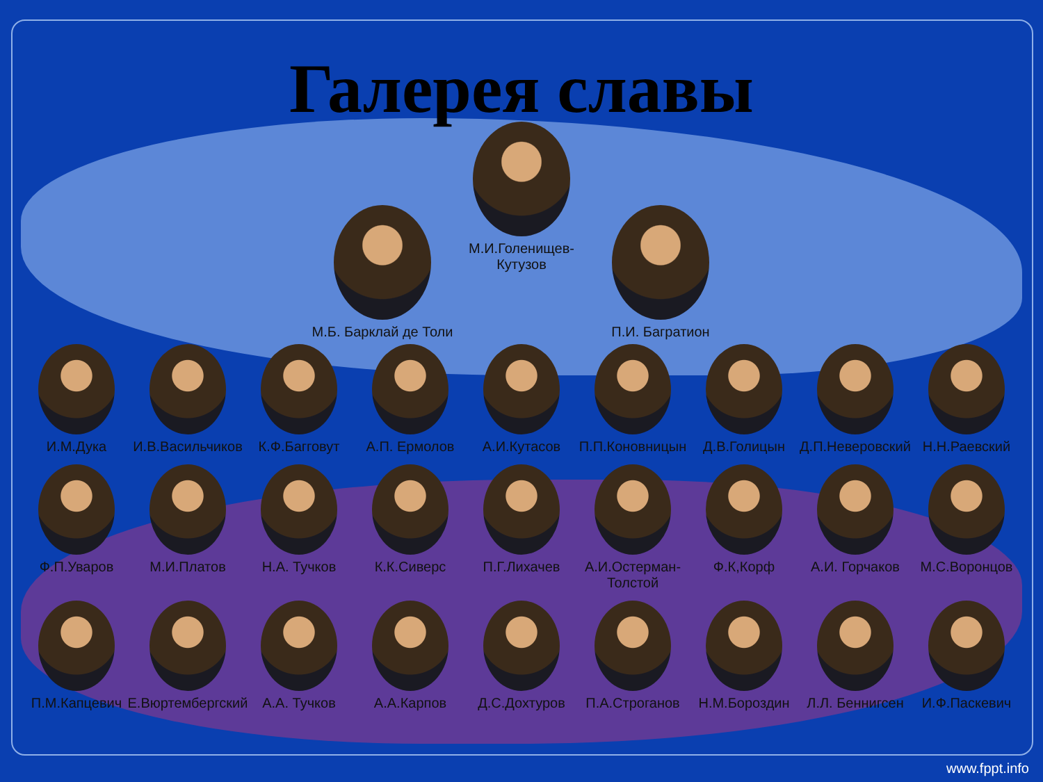Галерея славы
М.Б. Барклай де Толи
М.И.Голенищев-Кутузов
П.И. Багратион
И.М.Дука И.В.Васильчиков
К.Ф.Багговут А.П. Ермолов А.И.Кутасов П.П.Коновницын
Д.В.Голицын Д.П.Неверовский
Н.Н.Раевский
Ф.П.Уваров М.И.Платов Н.А. Тучков К.К.Сиверс П.Г.Лихачев А.И.Остерман-Толстой
Ф.К,Корф А.И. Горчаков М.С.Воронцов
П.М.Капцевич Е.Вюртембергский
А.А. Тучков А.А.Карпов Д.С.Дохтуров П.А.Строганов Н.М.Бороздин Л.Л. Беннигсен
И.Ф.Паскевич
www.fppt.info